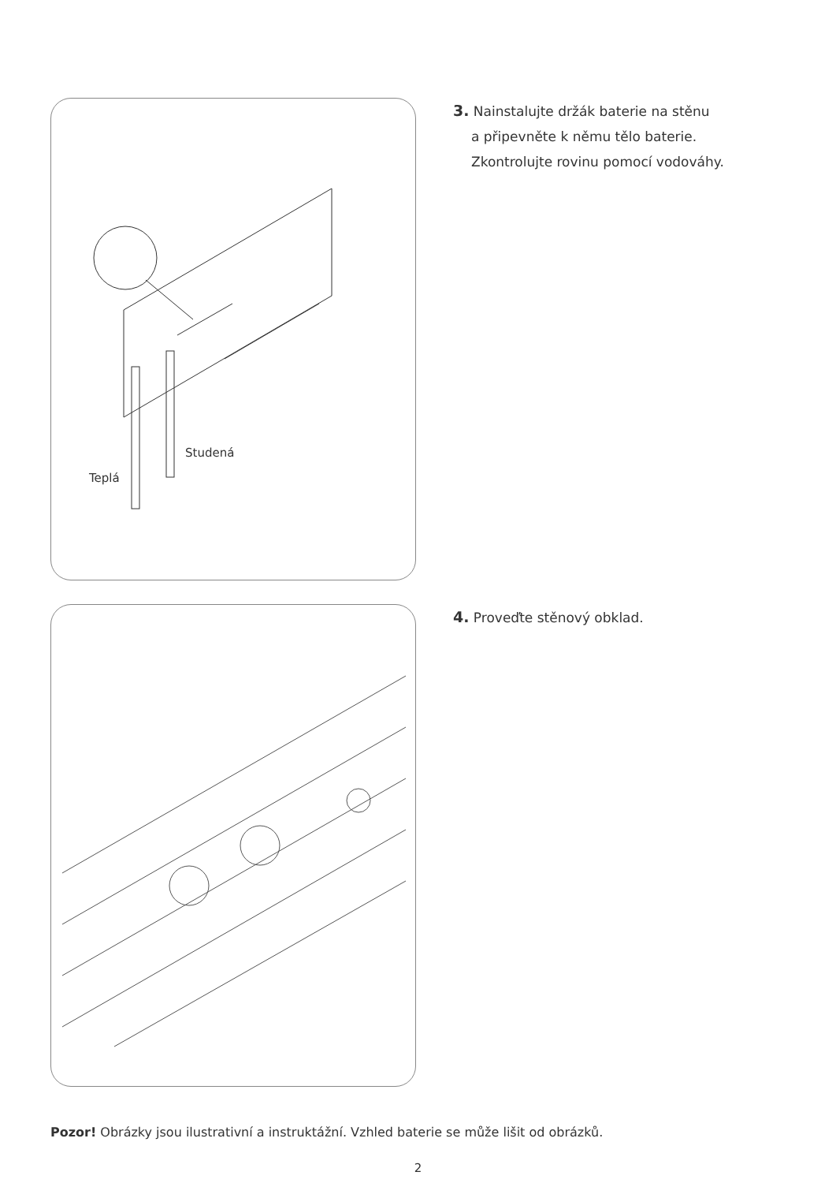Studená
Teplá
3. Nainstalujte držák baterie na stěnu
a připevněte k němu tělo baterie.
Zkontrolujte rovinu pomocí vodováhy.
4. Proveďte stěnový obklad.
Pozor! Obrázky jsou ilustrativní a instruktážní. Vzhled baterie se může lišit od obrázků.
2